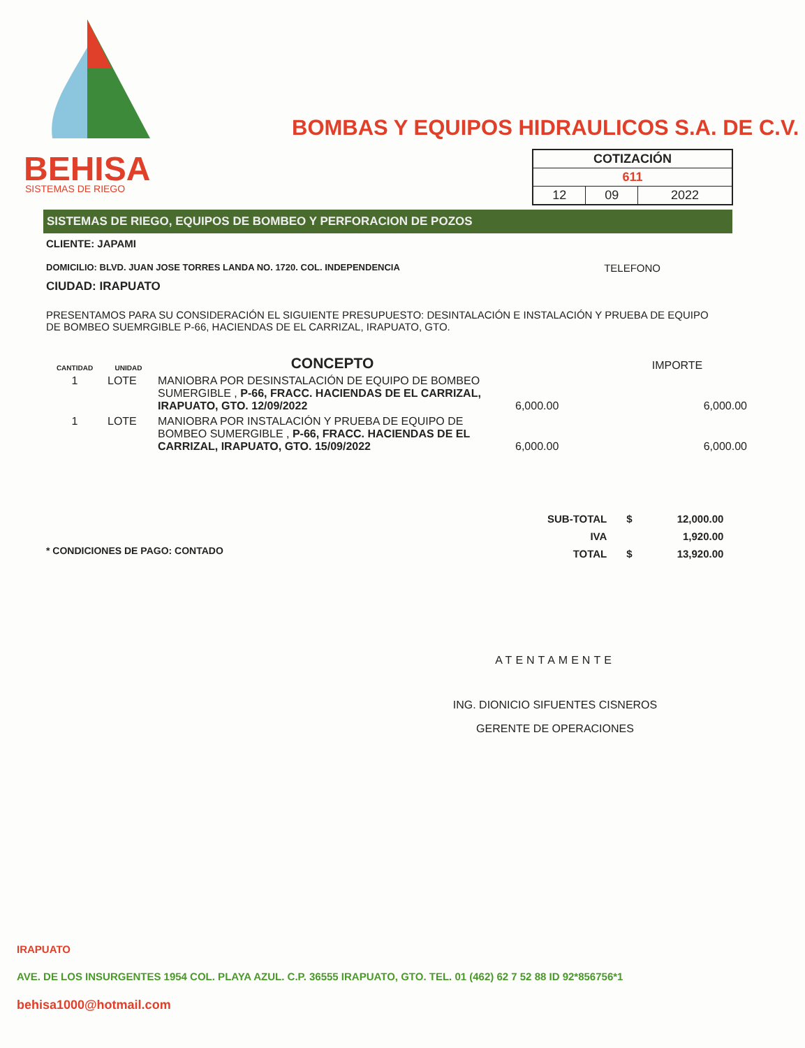BEHISA
SISTEMAS DE RIEGO
BOMBAS Y EQUIPOS HIDRAULICOS S.A. DE C.V.
| COTIZACIÓN | | |
| 611 | | |
| 12 | 09 | 2022 |
SISTEMAS DE RIEGO, EQUIPOS DE BOMBEO Y PERFORACION DE POZOS
CLIENTE: JAPAMI
DOMICILIO: BLVD. JUAN JOSE TORRES LANDA NO. 1720. COL. INDEPENDENCIA TELEFONO
CIUDAD: IRAPUATO
PRESENTAMOS PARA SU CONSIDERACIÓN EL SIGUIENTE PRESUPUESTO: DESINTALACIÓN E INSTALACIÓN Y PRUEBA DE EQUIPO DE BOMBEO SUEMRGIBLE P-66, HACIENDAS DE EL CARRIZAL, IRAPUATO, GTO.
| CANTIDAD | UNIDAD | CONCEPTO | | IMPORTE |
| --- | --- | --- | --- | --- |
| 1 | LOTE | MANIOBRA POR DESINSTALACIÓN DE EQUIPO DE BOMBEO SUMERGIBLE , P-66, FRACC. HACIENDAS DE EL CARRIZAL, IRAPUATO, GTO. 12/09/2022 | 6,000.00 | 6,000.00 |
| 1 | LOTE | MANIOBRA POR INSTALACIÓN Y PRUEBA DE EQUIPO DE BOMBEO SUMERGIBLE , P-66, FRACC. HACIENDAS DE EL CARRIZAL, IRAPUATO, GTO. 15/09/2022 | 6,000.00 | 6,000.00 |
| SUB-TOTAL | $ | 12,000.00 |
| IVA | | 1,920.00 |
| TOTAL | $ | 13,920.00 |
* CONDICIONES DE PAGO: CONTADO
ATENTAMENTE
ING. DIONICIO SIFUENTES CISNEROS
GERENTE DE OPERACIONES
IRAPUATO
AVE. DE LOS INSURGENTES 1954 COL. PLAYA AZUL. C.P. 36555 IRAPUATO, GTO. TEL. 01 (462) 62 7 52 88 ID 92*856756*1
behisa1000@hotmail.com